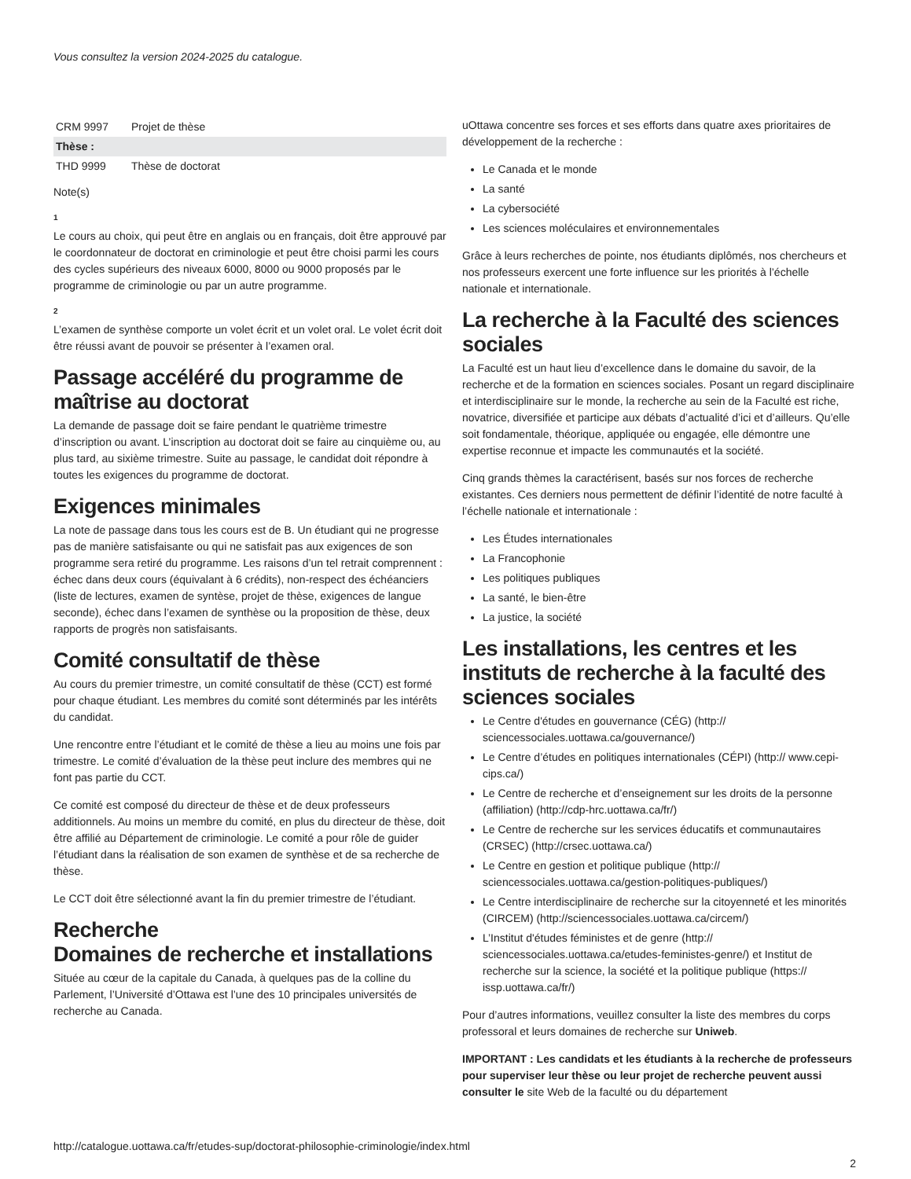Vous consultez la version 2024-2025 du catalogue.
| CRM 9997 | Projet de thèse |
| Thèse : | |
| THD 9999 | Thèse de doctorat |
Note(s)
1
Le cours au choix, qui peut être en anglais ou en français, doit être approuvé par le coordonnateur de doctorat en criminologie et peut être choisi parmi les cours des cycles supérieurs des niveaux 6000, 8000 ou 9000 proposés par le programme de criminologie ou par un autre programme.
2
L’examen de synthèse comporte un volet écrit et un volet oral. Le volet écrit doit être réussi avant de pouvoir se présenter à l’examen oral.
Passage accéléré du programme de maîtrise au doctorat
La demande de passage doit se faire pendant le quatrième trimestre d’inscription ou avant. L’inscription au doctorat doit se faire au cinquième ou, au plus tard, au sixième trimestre. Suite au passage, le candidat doit répondre à toutes les exigences du programme de doctorat.
Exigences minimales
La note de passage dans tous les cours est de B. Un étudiant qui ne progresse pas de manière satisfaisante ou qui ne satisfait pas aux exigences de son programme sera retiré du programme. Les raisons d’un tel retrait comprennent : échec dans deux cours (équivalant à 6 crédits), non-respect des échéanciers (liste de lectures, examen de syntèse, projet de thèse, exigences de langue seconde), échec dans l’examen de synthèse ou la proposition de thèse, deux rapports de progrès non satisfaisants.
Comité consultatif de thèse
Au cours du premier trimestre, un comité consultatif de thèse (CCT) est formé pour chaque étudiant. Les membres du comité sont déterminés par les intérêts du candidat.
Une rencontre entre l’étudiant et le comité de thèse a lieu au moins une fois par trimestre. Le comité d’évaluation de la thèse peut inclure des membres qui ne font pas partie du CCT.
Ce comité est composé du directeur de thèse et de deux professeurs additionnels. Au moins un membre du comité, en plus du directeur de thèse, doit être affilié au Département de criminologie. Le comité a pour rôle de guider l’étudiant dans la réalisation de son examen de synthèse et de sa recherche de thèse.
Le CCT doit être sélectionné avant la fin du premier trimestre de l’étudiant.
Recherche
Domaines de recherche et installations
Située au cœur de la capitale du Canada, à quelques pas de la colline du Parlement, l’Université d’Ottawa est l’une des 10 principales universités de recherche au Canada.
uOttawa concentre ses forces et ses efforts dans quatre axes prioritaires de développement de la recherche :
Le Canada et le monde
La santé
La cybersociété
Les sciences moléculaires et environnementales
Grâce à leurs recherches de pointe, nos étudiants diplômés, nos chercheurs et nos professeurs exercent une forte influence sur les priorités à l’échelle nationale et internationale.
La recherche à la Faculté des sciences sociales
La Faculté est un haut lieu d’excellence dans le domaine du savoir, de la recherche et de la formation en sciences sociales. Posant un regard disciplinaire et interdisciplinaire sur le monde, la recherche au sein de la Faculté est riche, novatrice, diversifiée et participe aux débats d’actualité d’ici et d’ailleurs. Qu’elle soit fondamentale, théorique, appliquée ou engagée, elle démontre une expertise reconnue et impacte les communautés et la société.
Cinq grands thèmes la caractérisent, basés sur nos forces de recherche existantes. Ces derniers nous permettent de définir l’identité de notre faculté à l’échelle nationale et internationale :
Les Études internationales
La Francophonie
Les politiques publiques
La santé, le bien-être
La justice, la société
Les installations, les centres et les instituts de recherche à la faculté des sciences sociales
Le Centre d'études en gouvernance (CÉG) (http:// sciencessociales.uottawa.ca/gouvernance/)
Le Centre d’études en politiques internationales (CÉPI) (http:// www.cepi-cips.ca/)
Le Centre de recherche et d’enseignement sur les droits de la personne (affiliation) (http://cdp-hrc.uottawa.ca/fr/)
Le Centre de recherche sur les services éducatifs et communautaires (CRSEC) (http://crsec.uottawa.ca/)
Le Centre en gestion et politique publique (http:// sciencessociales.uottawa.ca/gestion-politiques-publiques/)
Le Centre interdisciplinaire de recherche sur la citoyenneté et les minorités (CIRCEM) (http://sciencessociales.uottawa.ca/circem/)
L’Institut d'études féministes et de genre (http:// sciencessociales.uottawa.ca/etudes-feministes-genre/) et Institut de recherche sur la science, la société et la politique publique (https:// issp.uottawa.ca/fr/)
Pour d’autres informations, veuillez consulter la liste des membres du corps professoral et leurs domaines de recherche sur Uniweb.
IMPORTANT : Les candidats et les étudiants à la recherche de professeurs pour superviser leur thèse ou leur projet de recherche peuvent aussi consulter le site Web de la faculté ou du département
http://catalogue.uottawa.ca/fr/etudes-sup/doctorat-philosophie-criminologie/index.html
2